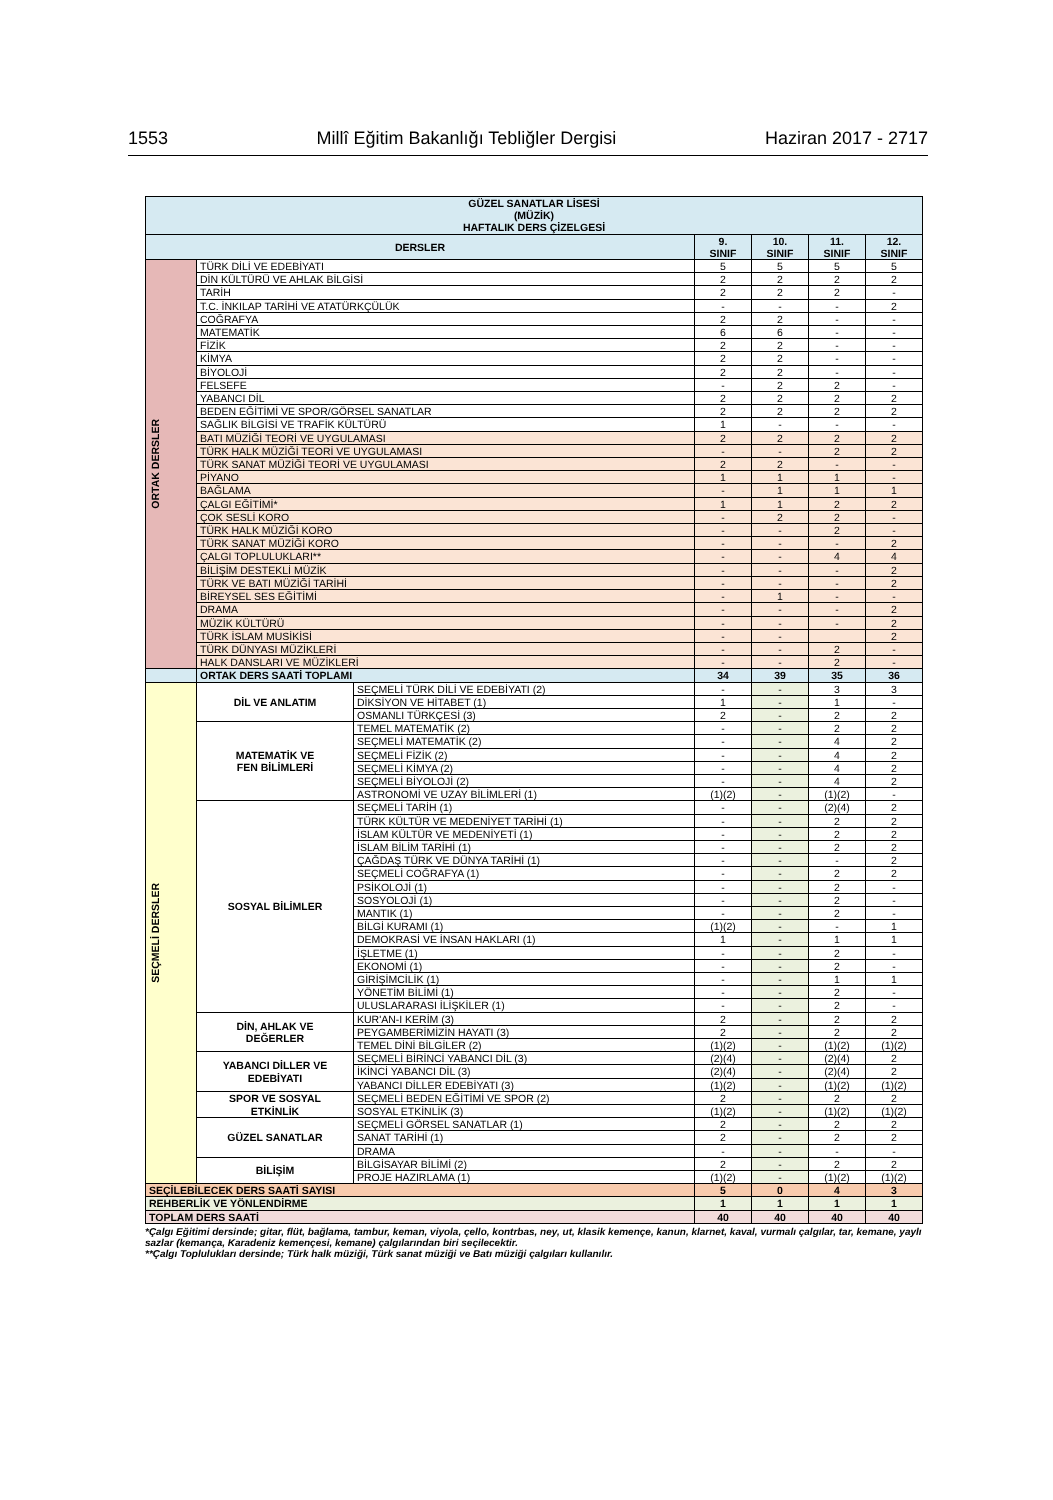1553 Millî Eğitim Bakanlığı Tebliğler Dergisi Haziran 2017 - 2717
| GÜZEL SANATLAR LİSESİ (MÜZİK) HAFTALIK DERS ÇİZELGESİ | | | | | | |
| --- | --- | --- | --- | --- | --- | --- |
| DERSLER | | | 9. SINIF | 10. SINIF | 11. SINIF | 12. SINIF |
| ORTAK DERSLER | TÜRK DİLİ VE EDEBİYATI | | 5 | 5 | 5 | 5 |
| | DİN KÜLTÜRÜ VE AHLAK BİLGİSİ | | 2 | 2 | 2 | 2 |
| | TARİH | | 2 | 2 | 2 | - |
| | T.C. İNKILAP TARİHİ VE ATATÜRKÇÜLÜK | | - | - | - | 2 |
| | COĞRAFYA | | 2 | 2 | - | - |
| | MATEMATİK | | 6 | 6 | - | - |
| | FİZİK | | 2 | 2 | - | - |
| | KİMYA | | 2 | 2 | - | - |
| | BİYOLOJİ | | 2 | 2 | - | - |
| | FELSEFE | | - | 2 | 2 | - |
| | YABANCI DİL | | 2 | 2 | 2 | 2 |
| | BEDEN EĞİTİMİ VE SPOR/GÖRSEL SANATLAR | | 2 | 2 | 2 | 2 |
| | SAĞLIK BİLGİSİ VE TRAFİK KÜLTÜRÜ | | 1 | - | - | - |
| | BATI MÜZİĞİ TEORİ VE UYGULAMASI | | 2 | 2 | 2 | 2 |
| | TÜRK HALK MÜZİĞİ TEORİ VE UYGULAMASI | | - | - | 2 | 2 |
| | TÜRK SANAT MÜZİĞİ TEORİ VE UYGULAMASI | | 2 | 2 | - | - |
| | PİYANO | | 1 | 1 | 1 | - |
| | BAĞLAMA | | - | 1 | 1 | 1 |
| | ÇALGI EĞİTİMİ* | | 1 | 1 | 2 | 2 |
| | ÇOK SESLİ KORO | | - | 2 | 2 | - |
| | TÜRK HALK MÜZİĞİ KORO | | - | - | 2 | - |
| | TÜRK SANAT MÜZİĞİ KORO | | - | - | - | 2 |
| | ÇALGI TOPLULUKLARI** | | - | - | 4 | 4 |
| | BİLİŞİM DESTEKLİ MÜZİK | | - | - | - | 2 |
| | TÜRK VE BATI MÜZİĞİ TARİHİ | | - | - | - | 2 |
| | BİREYSEL SES EĞİTİMİ | | - | 1 | - | - |
| | DRAMA | | - | - | - | 2 |
| | MÜZİK KÜLTÜRÜ | | - | - | - | 2 |
| | TÜRK İSLAM MUSİKİSİ | | - | - | | 2 |
| | TÜRK DÜNYASI MÜZİKLERİ | | - | - | 2 | - |
| | HALK DANSLARI VE MÜZİKLERİ | | - | - | 2 | - |
| | ORTAK DERS SAATİ TOPLAMI | | 34 | 39 | 35 | 36 |
| SEÇMELİ DERSLER | DİL VE ANLATIM | SEÇMELİ TÜRK DİLİ VE EDEBİYATI (2) | - | - | 3 | 3 |
| | | DİKSİYON VE HİTABET (1) | 1 | - | 1 | - |
| | | OSMANLI TÜRKÇESİ (3) | 2 | - | 2 | 2 |
| | MATEMATİK VE FEN BİLİMLERİ | TEMEL MATEMATİK (2) | - | - | 2 | 2 |
| | | SEÇMELİ MATEMATİK (2) | - | - | 4 | 2 |
| | | SEÇMELİ FİZİK (2) | - | - | 4 | 2 |
| | | SEÇMELİ KİMYA (2) | - | - | 4 | 2 |
| | | SEÇMELİ BİYOLOJİ (2) | - | - | 4 | 2 |
| | | ASTRONOMİ VE UZAY BİLİMLERİ (1) | (1)(2) | - | (1)(2) | - |
| | SOSYAL BİLİMLER | SEÇMELİ TARİH (1) | - | - | (2)(4) | 2 |
| | | TÜRK KÜLTÜR VE MEDENİYET TARİHİ (1) | - | - | 2 | 2 |
| | | İSLAM KÜLTÜR VE MEDENİYETİ (1) | - | - | 2 | 2 |
| | | İSLAM BİLİM TARİHİ (1) | - | - | 2 | 2 |
| | | ÇAĞDAŞ TÜRK VE DÜNYA TARİHİ (1) | - | - | - | 2 |
| | | SEÇMELİ COĞRAFYA (1) | - | - | 2 | 2 |
| | | PSİKOLOJİ (1) | - | - | 2 | - |
| | | SOSYOLOJİ (1) | - | - | 2 | - |
| | | MANTIK (1) | - | - | 2 | - |
| | | BİLGİ KURAMI (1) | (1)(2) | - | - | 1 |
| | | DEMOKRASİ VE İNSAN HAKLARI (1) | 1 | - | 1 | 1 |
| | | İŞLETME (1) | - | - | 2 | - |
| | | EKONOMİ (1) | - | - | 2 | - |
| | | GİRİŞİMCİLİK (1) | - | - | 1 | 1 |
| | | YÖNETİM BİLİMİ (1) | - | - | 2 | - |
| | | ULUSLARARASI İLİŞKİLER (1) | - | - | 2 | - |
| | DİN, AHLAK VE DEĞERLER | KUR'AN-I KERİM (3) | 2 | - | 2 | 2 |
| | | PEYGAMBERİMİZİN HAYATI (3) | 2 | - | 2 | 2 |
| | | TEMEL DİNİ BİLGİLER (2) | (1)(2) | - | (1)(2) | (1)(2) |
| | YABANCI DİLLER VE EDEBİYATI | SEÇMELİ BİRİNCİ YABANCI DİL (3) | (2)(4) | - | (2)(4) | 2 |
| | | İKİNCİ YABANCI DİL (3) | (2)(4) | - | (2)(4) | 2 |
| | | YABANCI DİLLER EDEBİYATI (3) | (1)(2) | - | (1)(2) | (1)(2) |
| | SPOR VE SOSYAL ETKİNLİK | SEÇMELİ BEDEN EĞİTİMİ VE SPOR (2) | 2 | - | 2 | 2 |
| | | SOSYAL ETKİNLİK (3) | (1)(2) | - | (1)(2) | (1)(2) |
| | GÜZEL SANATLAR | SEÇMELİ GÖRSEL SANATLAR (1) | 2 | - | 2 | 2 |
| | | SANAT TARİHİ (1) | 2 | - | 2 | 2 |
| | | DRAMA | - | - | - | - |
| | BİLİŞİM | BİLGİSAYAR BİLİMİ (2) | 2 | - | 2 | 2 |
| | | PROJE HAZIRLAMA (1) | (1)(2) | - | (1)(2) | (1)(2) |
| SEÇİLEBİLECEK DERS SAATİ SAYISI | | | 5 | 0 | 4 | 3 |
| REHBERLİK VE YÖNLENDİRME | | | 1 | 1 | 1 | 1 |
| TOPLAM DERS SAATİ | | | 40 | 40 | 40 | 40 |
*Çalgı Eğitimi dersinde; gitar, flüt, bağlama, tambur, keman, viyola, çello, kontrbas, ney, ut, klasik kemençe, kanun, klarnet, kaval, vurmalı çalgılar, tar, kemane, yaylı sazlar (kemança, Karadeniz kemençesi, kemane) çalgılarından biri seçilecektir.
**Çalgı Toplulukları dersinde; Türk halk müziği, Türk sanat müziği ve Batı müziği çalgıları kullanılır.